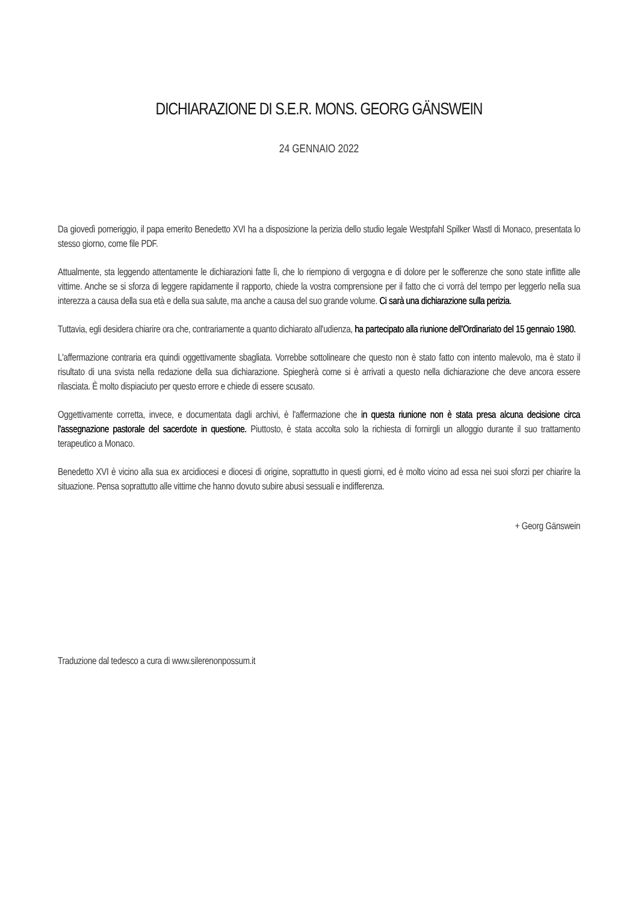DICHIARAZIONE DI S.E.R. MONS. GEORG GÄNSWEIN
24 GENNAIO 2022
Da giovedì pomeriggio, il papa emerito Benedetto XVI ha a disposizione la perizia dello studio legale Westpfahl Spilker Wastl di Monaco, presentata lo stesso giorno, come file PDF.
Attualmente, sta leggendo attentamente le dichiarazioni fatte lì, che lo riempiono di vergogna e di dolore per le sofferenze che sono state inflitte alle vittime. Anche se si sforza di leggere rapidamente il rapporto, chiede la vostra comprensione per il fatto che ci vorrà del tempo per leggerlo nella sua interezza a causa della sua età e della sua salute, ma anche a causa del suo grande volume. Ci sarà una dichiarazione sulla perizia.
Tuttavia, egli desidera chiarire ora che, contrariamente a quanto dichiarato all'udienza, ha partecipato alla riunione dell'Ordinariato del 15 gennaio 1980.
L'affermazione contraria era quindi oggettivamente sbagliata. Vorrebbe sottolineare che questo non è stato fatto con intento malevolo, ma è stato il risultato di una svista nella redazione della sua dichiarazione. Spiegherà come si è arrivati a questo nella dichiarazione che deve ancora essere rilasciata. È molto dispiaciuto per questo errore e chiede di essere scusato.
Oggettivamente corretta, invece, e documentata dagli archivi, è l'affermazione che in questa riunione non è stata presa alcuna decisione circa l'assegnazione pastorale del sacerdote in questione. Piuttosto, è stata accolta solo la richiesta di fornirgli un alloggio durante il suo trattamento terapeutico a Monaco.
Benedetto XVI è vicino alla sua ex arcidiocesi e diocesi di origine, soprattutto in questi giorni, ed è molto vicino ad essa nei suoi sforzi per chiarire la situazione. Pensa soprattutto alle vittime che hanno dovuto subire abusi sessuali e indifferenza.
+ Georg Gänswein
Traduzione dal tedesco a cura di www.silerenonpossum.it